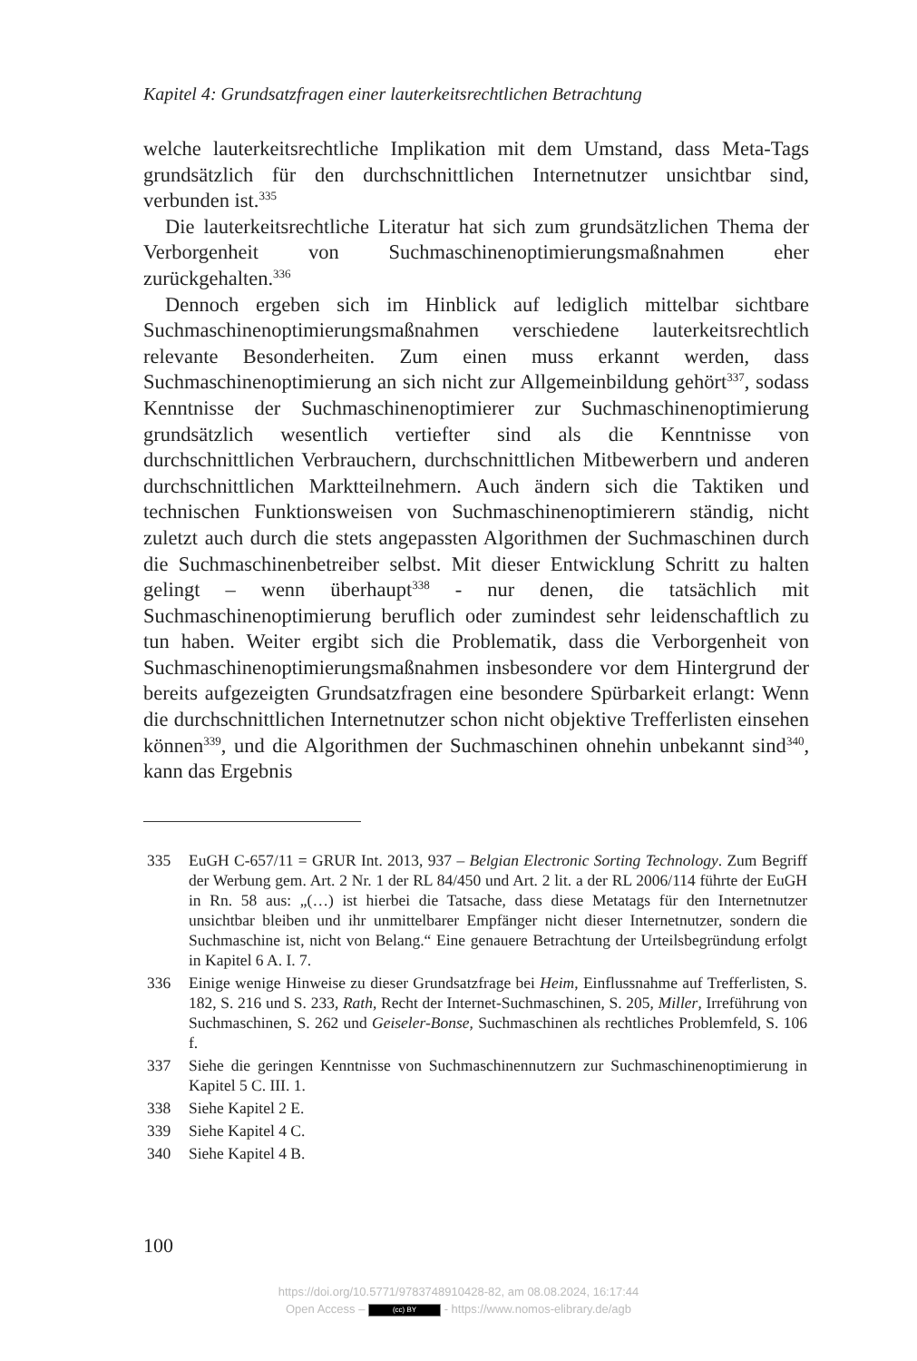Kapitel 4: Grundsatzfragen einer lauterkeitsrechtlichen Betrachtung
welche lauterkeitsrechtliche Implikation mit dem Umstand, dass Meta-Tags grundsätzlich für den durchschnittlichen Internetnutzer unsichtbar sind, verbunden ist.<sup>335</sup>
Die lauterkeitsrechtliche Literatur hat sich zum grundsätzlichen Thema der Verborgenheit von Suchmaschinenoptimierungsmaßnahmen eher zurückgehalten.<sup>336</sup>
Dennoch ergeben sich im Hinblick auf lediglich mittelbar sichtbare Suchmaschinenoptimierungsmaßnahmen verschiedene lauterkeitsrechtlich relevante Besonderheiten. Zum einen muss erkannt werden, dass Suchmaschinenoptimierung an sich nicht zur Allgemeinbildung gehört<sup>337</sup>, sodass Kenntnisse der Suchmaschinenoptimierer zur Suchmaschinenoptimierung grundsätzlich wesentlich vertiefter sind als die Kenntnisse von durchschnittlichen Verbrauchern, durchschnittlichen Mitbewerbern und anderen durchschnittlichen Marktteilnehmern. Auch ändern sich die Taktiken und technischen Funktionsweisen von Suchmaschinenoptimierern ständig, nicht zuletzt auch durch die stets angepassten Algorithmen der Suchmaschinen durch die Suchmaschinenbetreiber selbst. Mit dieser Entwicklung Schritt zu halten gelingt – wenn überhaupt<sup>338</sup> - nur denen, die tatsächlich mit Suchmaschinenoptimierung beruflich oder zumindest sehr leidenschaftlich zu tun haben. Weiter ergibt sich die Problematik, dass die Verborgenheit von Suchmaschinenoptimierungsmaßnahmen insbesondere vor dem Hintergrund der bereits aufgezeigten Grundsatzfragen eine besondere Spürbarkeit erlangt: Wenn die durchschnittlichen Internetnutzer schon nicht objektive Trefferlisten einsehen können<sup>339</sup>, und die Algorithmen der Suchmaschinen ohnehin unbekannt sind<sup>340</sup>, kann das Ergebnis
335 EuGH C-657/11 = GRUR Int. 2013, 937 – Belgian Electronic Sorting Technology. Zum Begriff der Werbung gem. Art. 2 Nr. 1 der RL 84/450 und Art. 2 lit. a der RL 2006/114 führte der EuGH in Rn. 58 aus: „(…) ist hierbei die Tatsache, dass diese Metatags für den Internetnutzer unsichtbar bleiben und ihr unmittelbarer Empfänger nicht dieser Internetnutzer, sondern die Suchmaschine ist, nicht von Belang.“ Eine genauere Betrachtung der Urteilsbegründung erfolgt in Kapitel 6 A. I. 7.
336 Einige wenige Hinweise zu dieser Grundsatzfrage bei Heim, Einflussnahme auf Trefferlisten, S. 182, S. 216 und S. 233, Rath, Recht der Internet-Suchmaschinen, S. 205, Miller, Irreführung von Suchmaschinen, S. 262 und Geiseler-Bonse, Suchmaschinen als rechtliches Problemfeld, S. 106 f.
337 Siehe die geringen Kenntnisse von Suchmaschinennutzern zur Suchmaschinenoptimierung in Kapitel 5 C. III. 1.
338 Siehe Kapitel 2 E.
339 Siehe Kapitel 4 C.
340 Siehe Kapitel 4 B.
100
https://doi.org/10.5771/9783748910428-82, am 08.08.2024, 16:17:44
Open Access – (cc) BY - https://www.nomos-elibrary.de/agb